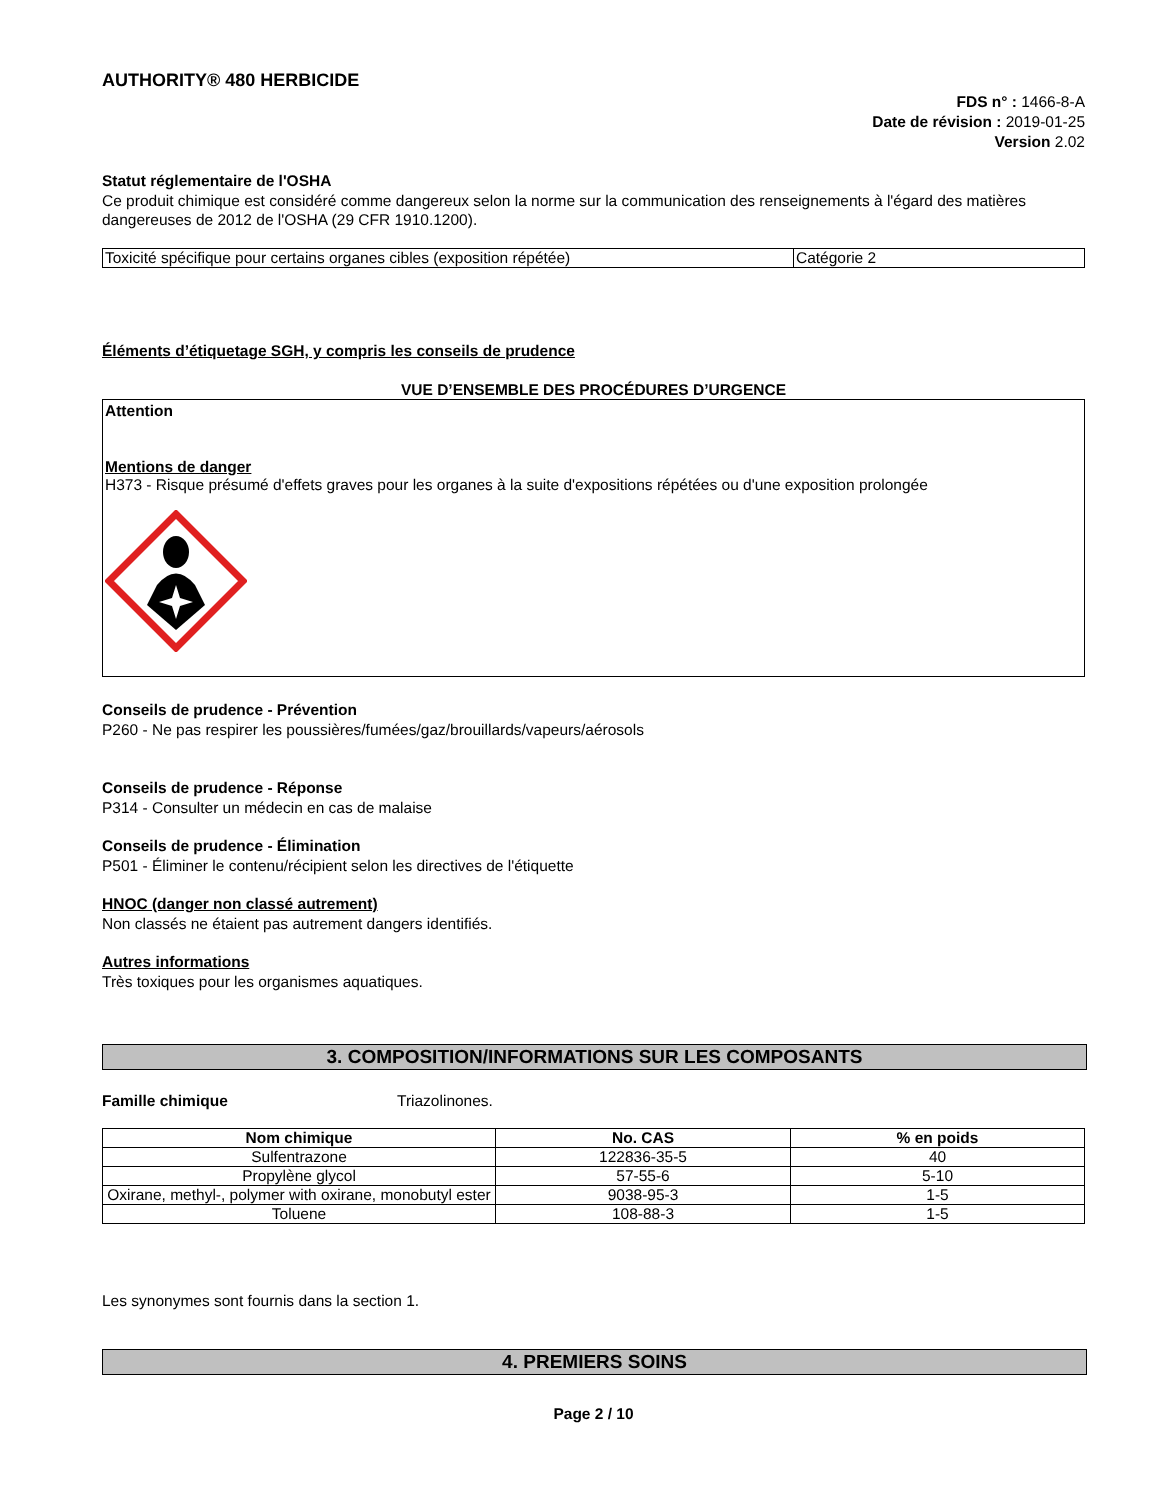AUTHORITY® 480 HERBICIDE
FDS n° : 1466-8-A
Date de révision : 2019-01-25
Version 2.02
Statut réglementaire de l'OSHA
Ce produit chimique est considéré comme dangereux selon la norme sur la communication des renseignements à l'égard des matières dangereuses de 2012 de l'OSHA (29 CFR 1910.1200).
| Toxicité spécifique pour certains organes cibles (exposition répétée) | Catégorie 2 |
Éléments d’étiquetage SGH, y compris les conseils de prudence
VUE D’ENSEMBLE DES PROCÉDURES D’URGENCE
Attention
Mentions de danger
H373 - Risque présumé d'effets graves pour les organes à la suite d'expositions répétées ou d'une exposition prolongée
Conseils de prudence - Prévention
P260 - Ne pas respirer les poussières/fumées/gaz/brouillards/vapeurs/aérosols
Conseils de prudence - Réponse
P314 - Consulter un médecin en cas de malaise
Conseils de prudence - Élimination
P501 - Éliminer le contenu/récipient selon les directives de l'étiquette
HNOC (danger non classé autrement)
Non classés ne étaient pas autrement dangers identifiés.
Autres informations
Très toxiques pour les organismes aquatiques.
3. COMPOSITION/INFORMATIONS SUR LES COMPOSANTS
Famille chimique Triazolinones.
| Nom chimique | No. CAS | % en poids |
| --- | --- | --- |
| Sulfentrazone | 122836-35-5 | 40 |
| Propylène glycol | 57-55-6 | 5-10 |
| Oxirane, methyl-, polymer with oxirane, monobutyl ester | 9038-95-3 | 1-5 |
| Toluene | 108-88-3 | 1-5 |
Les synonymes sont fournis dans la section 1.
4. PREMIERS SOINS
Page 2 / 10